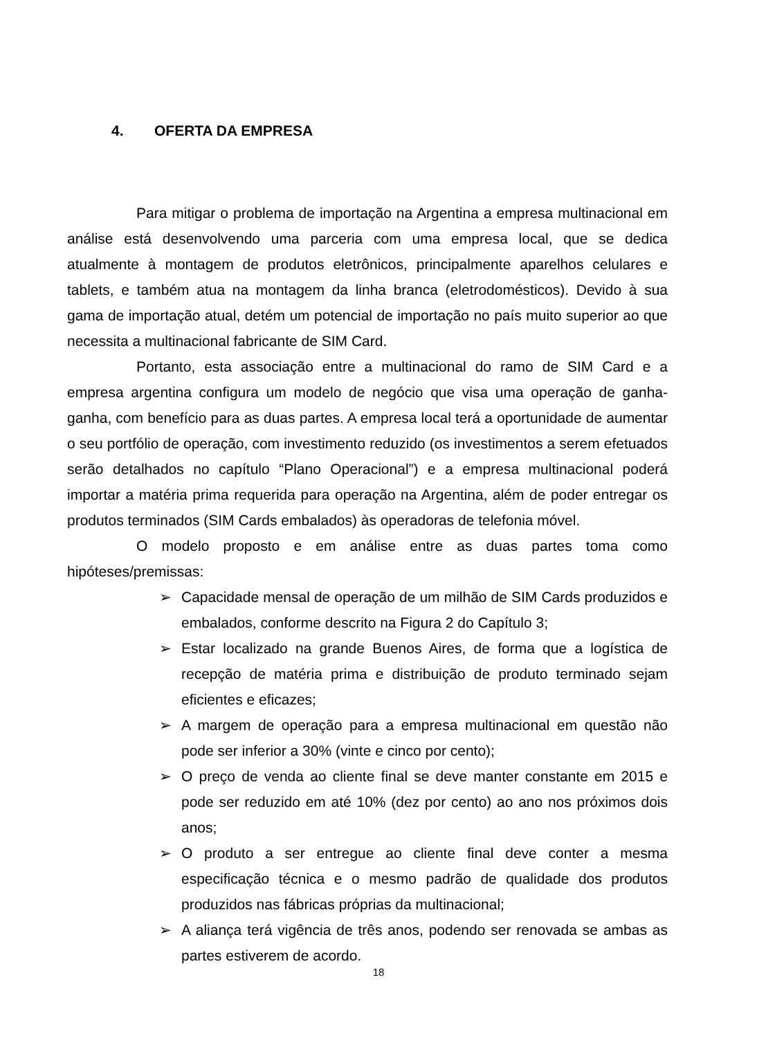4. OFERTA DA EMPRESA
Para mitigar o problema de importação na Argentina a empresa multinacional em análise está desenvolvendo uma parceria com uma empresa local, que se dedica atualmente à montagem de produtos eletrônicos, principalmente aparelhos celulares e tablets, e também atua na montagem da linha branca (eletrodomésticos). Devido à sua gama de importação atual, detém um potencial de importação no país muito superior ao que necessita a multinacional fabricante de SIM Card.
Portanto, esta associação entre a multinacional do ramo de SIM Card e a empresa argentina configura um modelo de negócio que visa uma operação de ganha-ganha, com benefício para as duas partes. A empresa local terá a oportunidade de aumentar o seu portfólio de operação, com investimento reduzido (os investimentos a serem efetuados serão detalhados no capítulo “Plano Operacional”) e a empresa multinacional poderá importar a matéria prima requerida para operação na Argentina, além de poder entregar os produtos terminados (SIM Cards embalados) às operadoras de telefonia móvel.
O modelo proposto e em análise entre as duas partes toma como hipóteses/premissas:
➢ Capacidade mensal de operação de um milhão de SIM Cards produzidos e embalados, conforme descrito na Figura 2 do Capítulo 3;
➢ Estar localizado na grande Buenos Aires, de forma que a logística de recepção de matéria prima e distribuição de produto terminado sejam eficientes e eficazes;
➢ A margem de operação para a empresa multinacional em questão não pode ser inferior a 30% (vinte e cinco por cento);
➢ O preço de venda ao cliente final se deve manter constante em 2015 e pode ser reduzido em até 10% (dez por cento) ao ano nos próximos dois anos;
➢ O produto a ser entregue ao cliente final deve conter a mesma especificação técnica e o mesmo padrão de qualidade dos produtos produzidos nas fábricas próprias da multinacional;
➢ A aliança terá vigência de três anos, podendo ser renovada se ambas as partes estiverem de acordo.
18